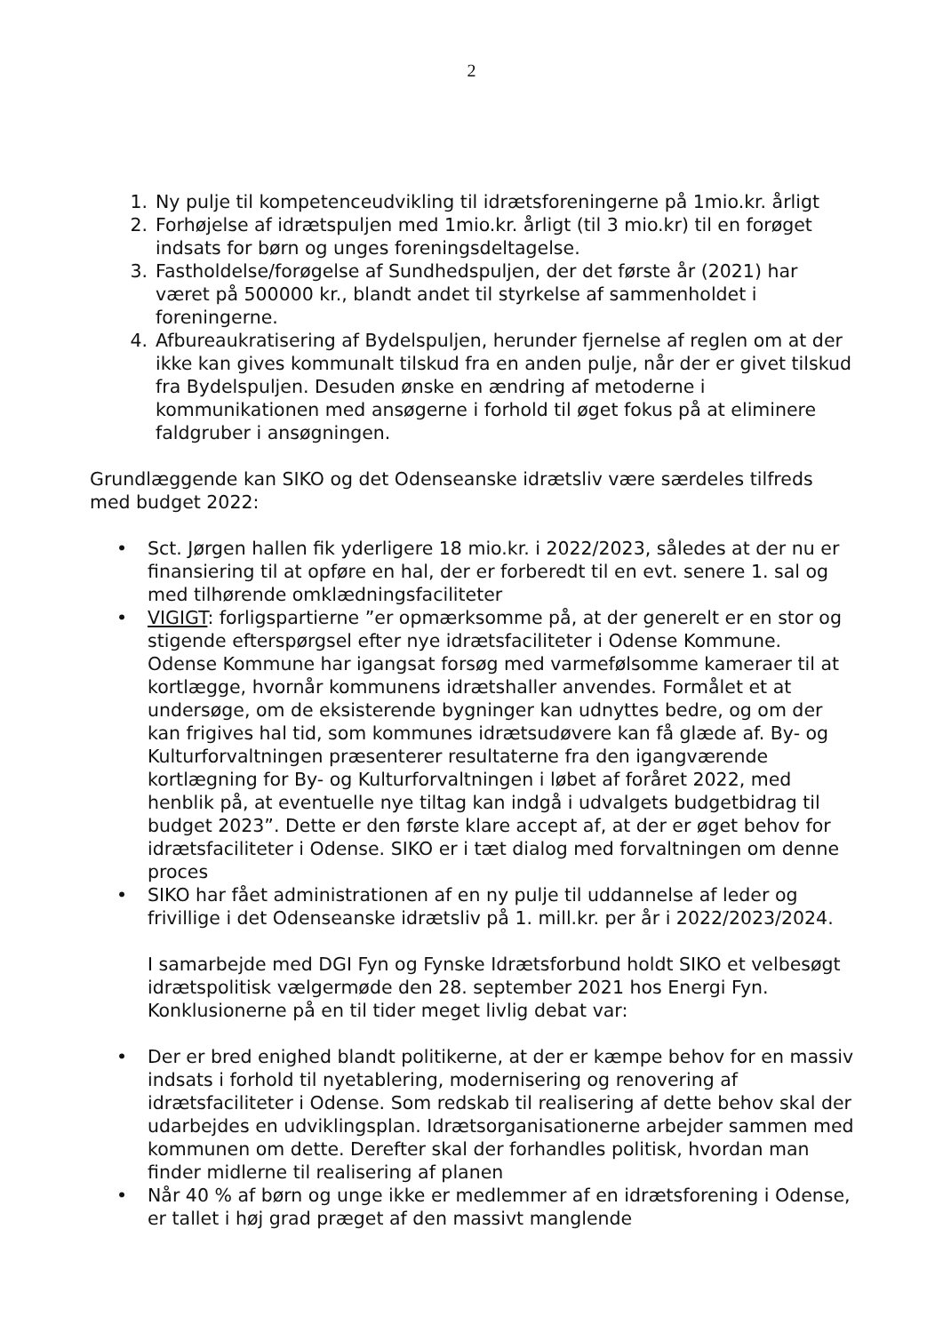2
1. Ny pulje til kompetenceudvikling til idrætsforeningerne på 1mio.kr. årligt
2. Forhøjelse af idrætspuljen med 1mio.kr. årligt (til 3 mio.kr) til en forøget indsats for børn og unges foreningsdeltagelse.
3. Fastholdelse/forøgelse af Sundhedspuljen, der det første år (2021) har været på 500000 kr., blandt andet til styrkelse af sammenholdet i foreningerne.
4. Afbureaukratisering af Bydelspuljen, herunder fjernelse af reglen om at der ikke kan gives kommunalt tilskud fra en anden pulje, når der er givet tilskud fra Bydelspuljen. Desuden ønske en ændring af metoderne i kommunikationen med ansøgerne i forhold til øget fokus på at eliminere faldgruber i ansøgningen.
Grundlæggende kan SIKO og det Odenseanske idrætsliv være særdeles tilfreds med budget 2022:
• Sct. Jørgen hallen fik yderligere 18 mio.kr. i 2022/2023, således at der nu er finansiering til at opføre en hal, der er forberedt til en evt. senere 1. sal og med tilhørende omklædningsfaciliteter
• VIGIGT: forligspartierne ”er opmærksomme på, at der generelt er en stor og stigende efterspørgsel efter nye idrætsfaciliteter i Odense Kommune. Odense Kommune har igangsat forsøg med varmefølsomme kameraer til at kortlægge, hvornår kommunens idrætshaller anvendes. Formålet et at undersøge, om de eksisterende bygninger kan udnyttes bedre, og om der kan frigives hal tid, som kommunes idrætsudøvere kan få glæde af. By- og Kulturforvaltningen præsenterer resultaterne fra den igangværende kortlægning for By- og Kulturforvaltningen i løbet af foråret 2022, med henblik på, at eventuelle nye tiltag kan indgå i udvalgets budgetbidrag til budget 2023”. Dette er den første klare accept af, at der er øget behov for idrætsfaciliteter i Odense. SIKO er i tæt dialog med forvaltningen om denne proces
• SIKO har fået administrationen af en ny pulje til uddannelse af leder og frivillige i det Odenseanske idrætsliv på 1. mill.kr. per år i 2022/2023/2024.
I samarbejde med DGI Fyn og Fynske Idrætsforbund holdt SIKO et velbesøgt idrætspolitisk vælgermøde den 28. september 2021 hos Energi Fyn. Konklusionerne på en til tider meget livlig debat var:
• Der er bred enighed blandt politikerne, at der er kæmpe behov for en massiv indsats i forhold til nyetablering, modernisering og renovering af idrætsfaciliteter i Odense. Som redskab til realisering af dette behov skal der udarbejdes en udviklingsplan. Idrætsorganisationerne arbejder sammen med kommunen om dette. Derefter skal der forhandles politisk, hvordan man finder midlerne til realisering af planen
• Når 40 % af børn og unge ikke er medlemmer af en idrætsforening i Odense, er tallet i høj grad præget af den massivt manglende